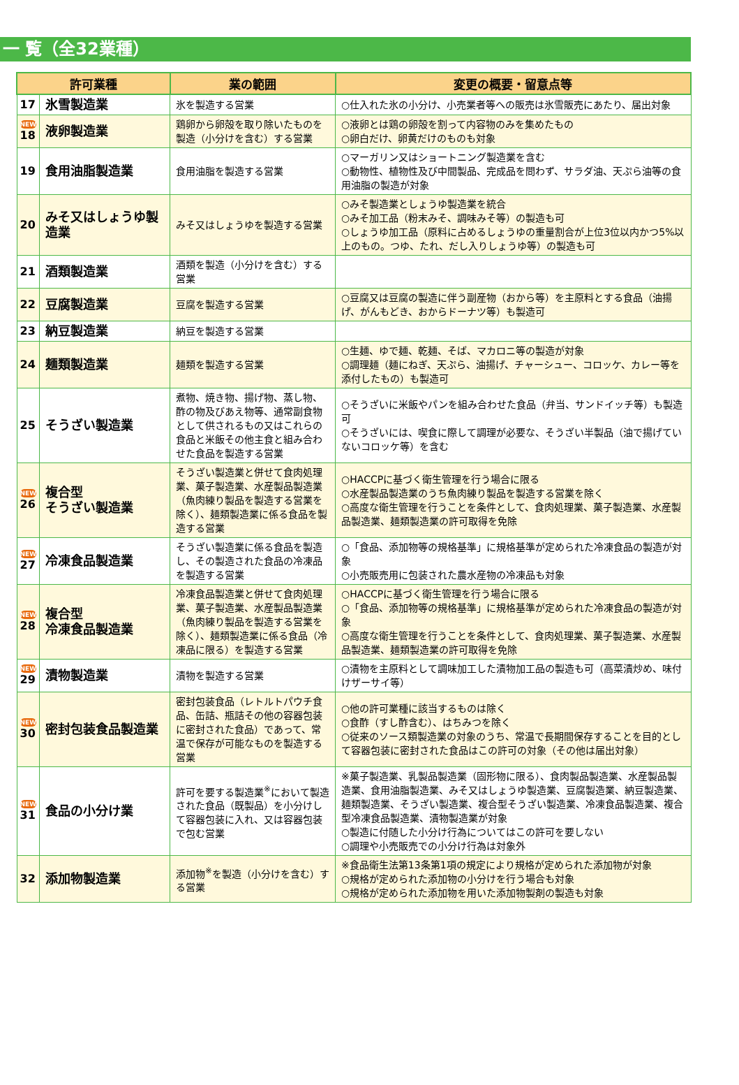一 覧（全32業種）
| 許可業種 | | 業の範囲 | 変更の概要・留意点等 |
| --- | --- | --- | --- |
| 17 | 氷雪製造業 | 氷を製造する営業 | ○仕入れた氷の小分け、小売業者等への販売は氷雪販売にあたり、届出対象 |
| NEW 18 | 液卵製造業 | 鶏卵から卵殻を取り除いたものを製造（小分けを含む）する営業 | ○液卵とは鶏の卵殻を割って内容物のみを集めたもの ○卵白だけ、卵黄だけのものも対象 |
| 19 | 食用油脂製造業 | 食用油脂を製造する営業 | ○マーガリン又はショートニング製造業を含む ○動物性、植物性及び中間製品、完成品を問わず、サラダ油、天ぷら油等の食用油脂の製造が対象 |
| 20 | みそ又はしょうゆ製造業 | みそ又はしょうゆを製造する営業 | ○みそ製造業としょうゆ製造業を統合 ○みそ加工品（粉末みそ、調味みそ等）の製造も可 ○しょうゆ加工品（原料に占めるしょうゆの重量割合が上位3位以内かつ5%以上のもの。つゆ、たれ、だし入りしょうゆ等）の製造も可 |
| 21 | 酒類製造業 | 酒類を製造（小分けを含む）する営業 | |
| 22 | 豆腐製造業 | 豆腐を製造する営業 | ○豆腐又は豆腐の製造に伴う副産物（おから等）を主原料とする食品（油揚げ、がんもどき、おからドーナツ等）も製造可 |
| 23 | 納豆製造業 | 納豆を製造する営業 | |
| 24 | 麺類製造業 | 麺類を製造する営業 | ○生麺、ゆで麺、乾麺、そば、マカロニ等の製造が対象 ○調理麺（麺にねぎ、天ぷら、油揚げ、チャーシュー、コロッケ、カレー等を添付したもの）も製造可 |
| 25 | そうざい製造業 | 煮物、焼き物、揚げ物、蒸し物、酢の物及びあえ物等、通常副食物として供されるもの又はこれらの食品と米飯その他主食と組み合わせた食品を製造する営業 | ○そうざいに米飯やパンを組み合わせた食品（弁当、サンドイッチ等）も製造可 ○そうざいには、喫食に際して調理が必要な、そうざい半製品（油で揚げていないコロッケ等）を含む |
| NEW 26 | 複合型 そうざい製造業 | そうざい製造業と併せて食肉処理業、菓子製造業、水産製品製造業（魚肉練り製品を製造する営業を除く）、麺類製造業に係る食品を製造する営業 | ○HACCPに基づく衛生管理を行う場合に限る ○水産製品製造業のうち魚肉練り製品を製造する営業を除く ○高度な衛生管理を行うことを条件として、食肉処理業、菓子製造業、水産製品製造業、麺類製造業の許可取得を免除 |
| NEW 27 | 冷凍食品製造業 | そうざい製造業に係る食品を製造し、その製造された食品の冷凍品を製造する営業 | ○「食品、添加物等の規格基準」に規格基準が定められた冷凍食品の製造が対象 ○小売販売用に包装された農水産物の冷凍品も対象 |
| NEW 28 | 複合型 冷凍食品製造業 | 冷凍食品製造業と併せて食肉処理業、菓子製造業、水産製品製造業（魚肉練り製品を製造する営業を除く）、麺類製造業に係る食品（冷凍品に限る）を製造する営業 | ○HACCPに基づく衛生管理を行う場合に限る ○「食品、添加物等の規格基準」に規格基準が定められた冷凍食品の製造が対象 ○高度な衛生管理を行うことを条件として、食肉処理業、菓子製造業、水産製品製造業、麺類製造業の許可取得を免除 |
| NEW 29 | 漬物製造業 | 漬物を製造する営業 | ○漬物を主原料として調味加工した漬物加工品の製造も可（高菜漬炒め、味付けザーサイ等） |
| NEW 30 | 密封包装食品製造業 | 密封包装食品（レトルトパウチ食品、缶詰、瓶詰その他の容器包装に密封された食品）であって、常温で保存が可能なものを製造する営業 | ○他の許可業種に該当するものは除く ○食酢（すし酢含む）、はちみつを除く ○従来のソース類製造業の対象のうち、常温で長期間保存することを目的として容器包装に密封された食品はこの許可の対象（その他は届出対象） |
| NEW 31 | 食品の小分け業 | 許可を要する製造業<sup>※</sup>において製造された食品（既製品）を小分けして容器包装に入れ、又は容器包装で包む営業 | ※菓子製造業、乳製品製造業（固形物に限る）、食肉製品製造業、水産製品製造業、食用油脂製造業、みそ又はしょうゆ製造業、豆腐製造業、納豆製造業、麺類製造業、そうざい製造業、複合型そうざい製造業、冷凍食品製造業、複合型冷凍食品製造業、漬物製造業が対象 ○製造に付随した小分け行為についてはこの許可を要しない ○調理や小売販売での小分け行為は対象外 |
| 32 | 添加物製造業 | 添加物<sup>※</sup>を製造（小分けを含む）する営業 | ※食品衛生法第13条第1項の規定により規格が定められた添加物が対象 ○規格が定められた添加物の小分けを行う場合も対象 ○規格が定められた添加物を用いた添加物製剤の製造も対象 |